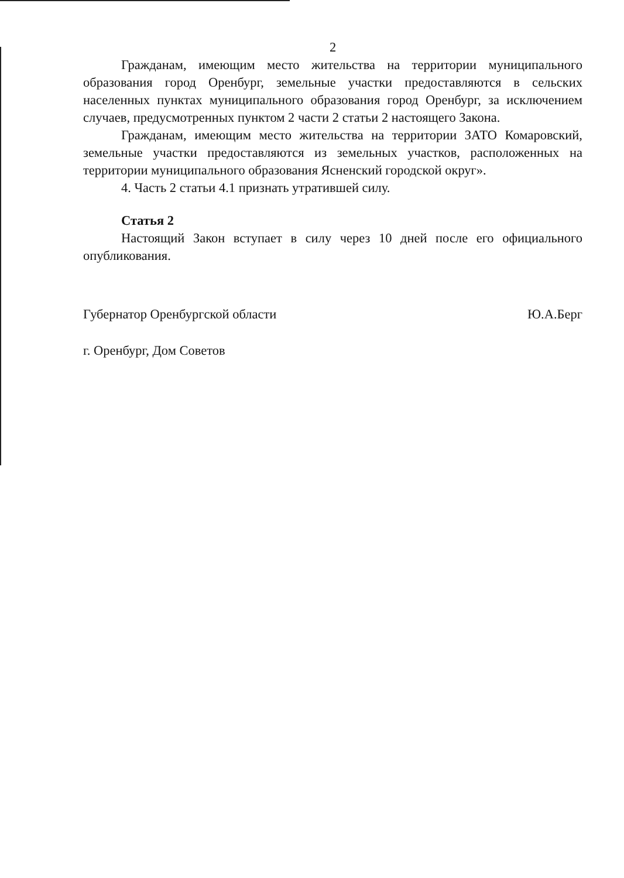2
Гражданам, имеющим место жительства на территории муниципального образования город Оренбург, земельные участки предоставляются в сельских населенных пунктах муниципального образования город Оренбург, за исключением случаев, предусмотренных пунктом 2 части 2 статьи 2 настоящего Закона.
Гражданам, имеющим место жительства на территории ЗАТО Комаровский, земельные участки предоставляются из земельных участков, расположенных на территории муниципального образования Ясненский городской округ».
4. Часть 2 статьи 4.1 признать утратившей силу.
Статья 2
Настоящий Закон вступает в силу через 10 дней после его официального опубликования.
Губернатор Оренбургской области Ю.А.Берг
г. Оренбург, Дом Советов